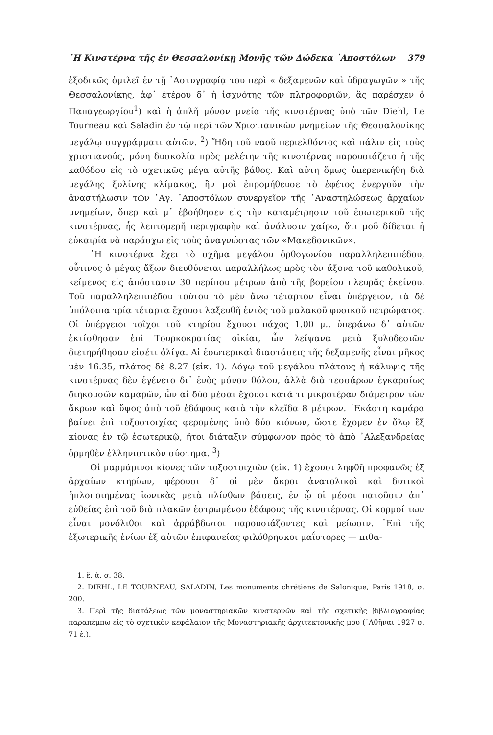῾Η Κινστέρνα τῆς ἐν Θεσσαλονίκῃ Μονῆς τῶν Δώδεκα ᾿Αποστόλων 379
ἐξοδικῶς ὁμιλεῖ ἐν τῇ ᾿Αστυγραφίᾳ του περὶ « δεξαμενῶν καὶ ὑδραγωγῶν » τῆς Θεσσαλονίκης, ἀφ᾿ ἑτέρου δ᾿ ἡ ἰσχνότης τῶν πληροφοριῶν, ἃς παρέσχεν ὁ Παπαγεωργίου<sup>1</sup>) καὶ ἡ ἁπλῆ μόνον μνεία τῆς κινστέρνας ὑπὸ τῶν Diehl, Le Tourneau καὶ Saladin ἐν τῷ περὶ τῶν Χριστιανικῶν μνημείων τῆς Θεσσαλονίκης μεγάλῳ συγγράμματι αὐτῶν. <sup>2</sup>) Ἤδη τοῦ ναοῦ περιελθόντος καὶ πάλιν εἰς τοὺς χριστιανούς, μόνη δυσκολία πρὸς μελέτην τῆς κινστέρνας παρουσιάζετο ἡ τῆς καθόδου εἰς τὸ σχετικῶς μέγα αὐτῆς βάθος. Καὶ αὐτη ὅμως ὑπερενικήθη διὰ μεγάλης ξυλίνης κλίμακος, ἣν μοὶ ἐπρομήθευσε τὸ ἐφέτος ἐνεργοῦν τὴν ἀναστήλωσιν τῶν ῾Αγ. ᾿Αποστόλων συνεργεῖον τῆς ᾿Αναστηλώσεως ἀρχαίων μνημείων, ὅπερ καὶ μ᾿ ἐβοήθησεν εἰς τὴν καταμέτρησιν τοῦ ἐσωτερικοῦ τῆς κινστέρνας, ἧς λεπτομερῆ περιγραφὴν καὶ ἀνάλυσιν χαίρω, ὅτι μοῦ δίδεται ἡ εὐκαιρία νὰ παράσχω εἰς τοὺς ἀναγνώστας τῶν «Μακεδονικῶν».
῾Η κινστέρνα ἔχει τὸ σχῆμα μεγάλου ὀρθογωνίου παραλληλεπιπέδου, οὗτινος ὁ μέγας ἄξων διευθύνεται παραλλήλως πρὸς τὸν ἄξονα τοῦ καθολικοῦ, κείμενος εἰς ἀπόστασιν 30 περίπου μέτρων ἀπὸ τῆς βορείου πλευρᾶς ἐκείνου. Τοῦ παραλληλεπιπέδου τούτου τὸ μὲν ἄνω τέταρτον εἶναι ὑπέργειον, τὰ δὲ ὑπόλοιπα τρία τέταρτα ἔχουσι λαξευθῆ ἐντὸς τοῦ μαλακοῦ φυσικοῦ πετρώματος. Οἱ ὑπέργειοι τοῖχοι τοῦ κτηρίου ἔχουσι πάχος 1.00 μ., ὑπεράνω δ᾿ αὐτῶν ἐκτίσθησαν ἐπὶ Τουρκοκρατίας οἰκίαι, ὧν λείψανα μετὰ ξυλοδεσιῶν διετηρήθησαν εἰσέτι ὀλίγα. Αἱ ἐσωτερικαὶ διαστάσεις τῆς δεξαμενῆς εἶναι μῆκος μὲν 16.35, πλάτος δὲ 8.27 (εἰκ. 1). Λόγῳ τοῦ μεγάλου πλάτους ἡ κάλυψις τῆς κινστέρνας δὲν ἐγένετο δι᾿ ἑνὸς μόνον θόλου, ἀλλὰ διὰ τεσσάρων ἐγκαρσίως διηκουσῶν καμαρῶν, ὧν αἱ δύο μέσαι ἔχουσι κατά τι μικροτέραν διάμετρον τῶν ἄκρων καὶ ὕψος ἀπὸ τοῦ ἐδάφους κατὰ τὴν κλεῖδα 8 μέτρων. ῾Εκάστη καμάρα βαίνει ἐπὶ τοξοστοιχίας φερομένης ὑπὸ δύο κιόνων, ὥστε ἔχομεν ἐν ὅλῳ ἓξ κίονας ἐν τῷ ἐσωτερικῷ, ἤτοι διάταξιν σύμφωνον πρὸς τὸ ἀπὸ ᾿Αλεξανδρείας ὁρμηθὲν ἑλληνιστικὸν σύστημα. <sup>3</sup>)
Οἱ μαρμάρινοι κίονες τῶν τοξοστοιχιῶν (εἰκ. 1) ἔχουσι ληφθῆ προφανῶς ἐξ ἀρχαίων κτηρίων, φέρουσι δ᾿ οἱ μὲν ἄκροι ἀνατολικοὶ καὶ δυτικοὶ ἡπλοποιημένας ἰωνικὰς μετὰ πλίνθων βάσεις, ἐν ᾧ οἱ μέσοι πατοῦσιν ἀπ᾿ εὐθείας ἐπὶ τοῦ διὰ πλακῶν ἐστρωμένου ἐδάφους τῆς κινστέρνας. Οἱ κορμοί των εἶναι μονόλιθοι καὶ ἀρράβδωτοι παρουσιάζοντες καὶ μείωσιν. ᾿Επὶ τῆς ἐξωτερικῆς ἐνίων ἐξ αὐτῶν ἐπιφανείας φιλόθρησκοι μαΐστορες — πιθα-
1. ἔ. ἀ. σ. 38.
2. DIEHL, LE TOURNEAU, SALADIN, Les monuments chrétiens de Salonique, Paris 1918, σ. 200.
3. Περὶ τῆς διατάξεως τῶν μοναστηριακῶν κινστερνῶν καὶ τῆς σχετικῆς βιβλιογραφίας παραπέμπω εἰς τὸ σχετικὸν κεφάλαιον τῆς Μοναστηριακῆς ἀρχιτεκτονικῆς μου (᾿Αθῆναι 1927 σ. 71 ἑ.).